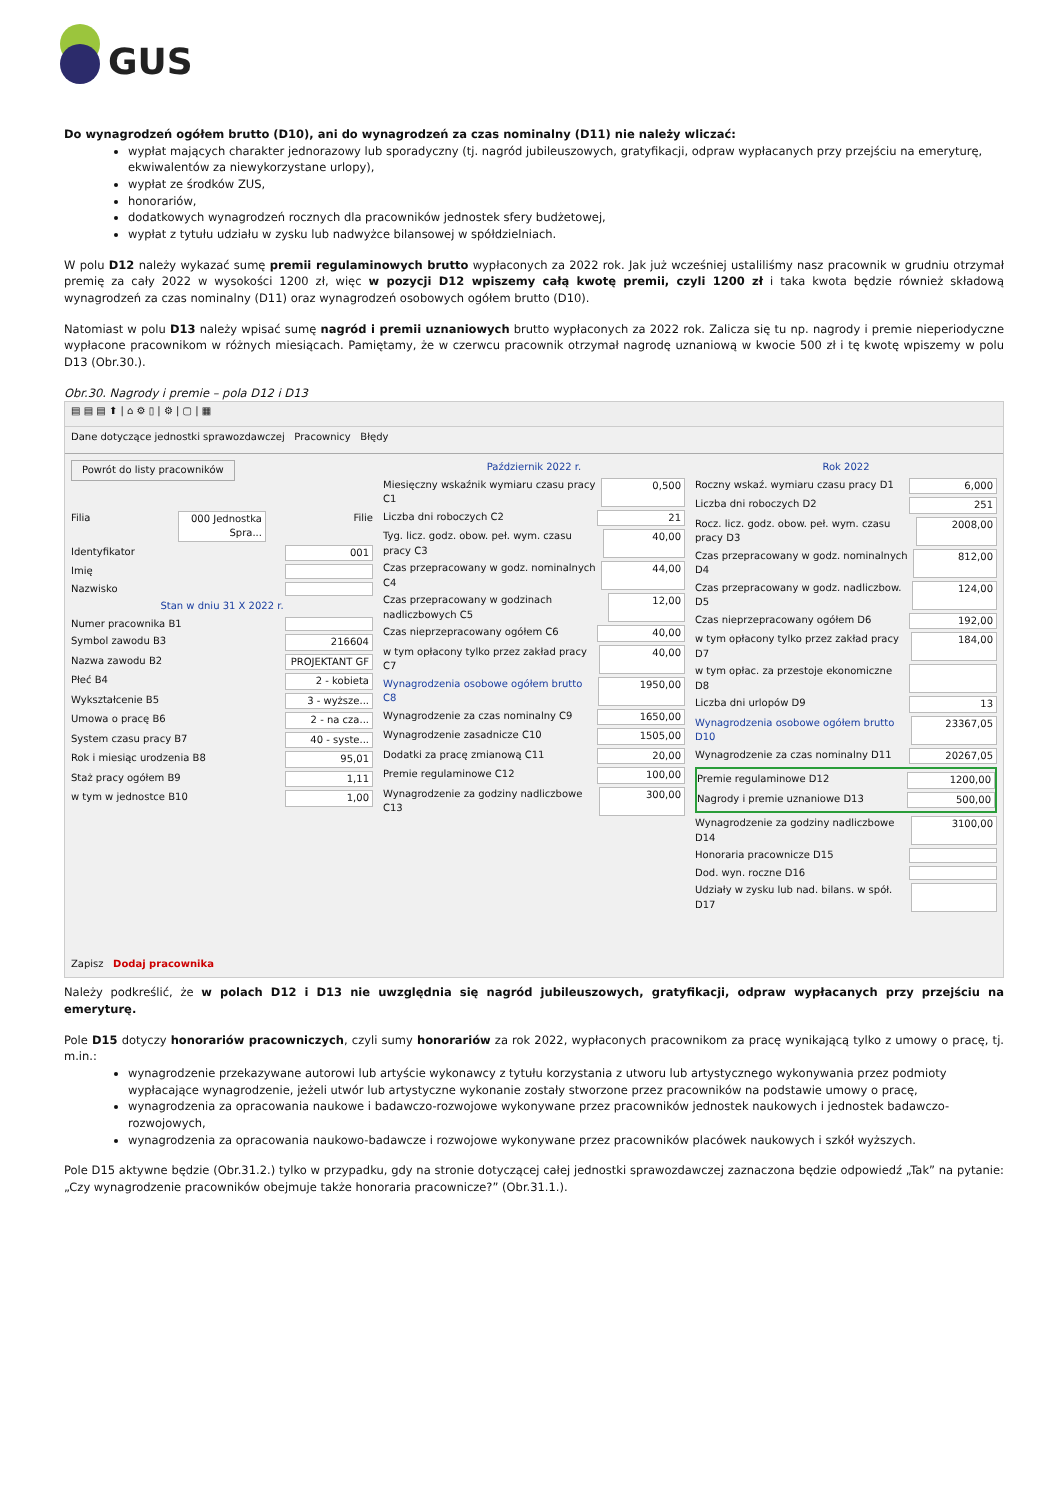GUS
Do wynagrodzeń ogółem brutto (D10), ani do wynagrodzeń za czas nominalny (D11) nie należy wliczać:
wypłat mających charakter jednorazowy lub sporadyczny (tj. nagród jubileuszowych, gratyfikacji, odpraw wypłacanych przy przejściu na emeryturę, ekwiwalentów za niewykorzystane urlopy),
wypłat ze środków ZUS,
honorariów,
dodatkowych wynagrodzeń rocznych dla pracowników jednostek sfery budżetowej,
wypłat z tytułu udziału w zysku lub nadwyżce bilansowej w spółdzielniach.
W polu D12 należy wykazać sumę premii regulaminowych brutto wypłaconych za 2022 rok. Jak już wcześniej ustaliliśmy nasz pracownik w grudniu otrzymał premię za cały 2022 w wysokości 1200 zł, więc w pozycji D12 wpiszemy całą kwotę premii, czyli 1200 zł i taka kwota będzie również składową wynagrodzeń za czas nominalny (D11) oraz wynagrodzeń osobowych ogółem brutto (D10).
Natomiast w polu D13 należy wpisać sumę nagród i premii uznaniowych brutto wypłaconych za 2022 rok. Zalicza się tu np. nagrody i premie nieperiodyczne wypłacone pracownikom w różnych miesiącach. Pamiętamy, że w czerwcu pracownik otrzymał nagrodę uznaniową w kwocie 500 zł i tę kwotę wpiszemy w polu D13 (Obr.30.).
Obr.30. Nagrody i premie – pola D12 i D13
▤ ▤ ▤ ⬆ | ⌂ ⚙ ▯ | ⚙ | ▢ | ▦
Dane dotyczące jednostki sprawozdawczej Pracownicy Błędy
Powrót do listy pracowników
Filia 000 Jednostka Spra... Filie
Identyfikator 001
Imię
Nazwisko
Stan w dniu 31 X 2022 r.
Numer pracownika B1
Symbol zawodu B3 216604
Nazwa zawodu B2 PROJEKTANT GF
Płeć B4 2 - kobieta
Wykształcenie B5 3 - wyższe...
Umowa o pracę B6 2 - na cza...
System czasu pracy B7 40 - syste...
Rok i miesiąc urodzenia B8 95,01
Staż pracy ogółem B9 1,11
w tym w jednostce B10 1,00
Zapisz Dodaj pracownika
Październik 2022 r.
Miesięczny wskaźnik wymiaru czasu pracy C1 0,500
Liczba dni roboczych C2 21
Tyg. licz. godz. obow. peł. wym. czasu pracy C3 40,00
Czas przepracowany w godz. nominalnych C4 44,00
Czas przepracowany w godzinach nadliczbowych C5 12,00
Czas nieprzepracowany ogółem C6 40,00
w tym opłacony tylko przez zakład pracy C7 40,00
Wynagrodzenia osobowe ogółem brutto C8 1950,00
Wynagrodzenie za czas nominalny C9 1650,00
Wynagrodzenie zasadnicze C10 1505,00
Dodatki za pracę zmianową C11 20,00
Premie regulaminowe C12 100,00
Wynagrodzenie za godziny nadliczbowe C13 300,00
Rok 2022
Roczny wskaź. wymiaru czasu pracy D1 6,000
Liczba dni roboczych D2 251
Rocz. licz. godz. obow. peł. wym. czasu pracy D3 2008,00
Czas przepracowany w godz. nominalnych D4 812,00
Czas przepracowany w godz. nadliczbow. D5 124,00
Czas nieprzepracowany ogółem D6 192,00
w tym opłacony tylko przez zakład pracy D7 184,00
w tym opłac. za przestoje ekonomiczne D8
Liczba dni urlopów D9 13
Wynagrodzenia osobowe ogółem brutto D10 23367,05
Wynagrodzenie za czas nominalny D11 20267,05
Premie regulaminowe D12 1200,00
Nagrody i premie uznaniowe D13 500,00
Wynagrodzenie za godziny nadliczbowe D14 3100,00
Honoraria pracownicze D15
Dod. wyn. roczne D16
Udziały w zysku lub nad. bilans. w spół. D17
Należy podkreślić, że w polach D12 i D13 nie uwzględnia się nagród jubileuszowych, gratyfikacji, odpraw wypłacanych przy przejściu na emeryturę.
Pole D15 dotyczy honorariów pracowniczych, czyli sumy honorariów za rok 2022, wypłaconych pracownikom za pracę wynikającą tylko z umowy o pracę, tj. m.in.:
wynagrodzenie przekazywane autorowi lub artyście wykonawcy z tytułu korzystania z utworu lub artystycznego wykonywania przez podmioty wypłacające wynagrodzenie, jeżeli utwór lub artystyczne wykonanie zostały stworzone przez pracowników na podstawie umowy o pracę,
wynagrodzenia za opracowania naukowe i badawczo-rozwojowe wykonywane przez pracowników jednostek naukowych i jednostek badawczo-rozwojowych,
wynagrodzenia za opracowania naukowo-badawcze i rozwojowe wykonywane przez pracowników placówek naukowych i szkół wyższych.
Pole D15 aktywne będzie (Obr.31.2.) tylko w przypadku, gdy na stronie dotyczącej całej jednostki sprawozdawczej zaznaczona będzie odpowiedź „Tak” na pytanie: „Czy wynagrodzenie pracowników obejmuje także honoraria pracownicze?” (Obr.31.1.).